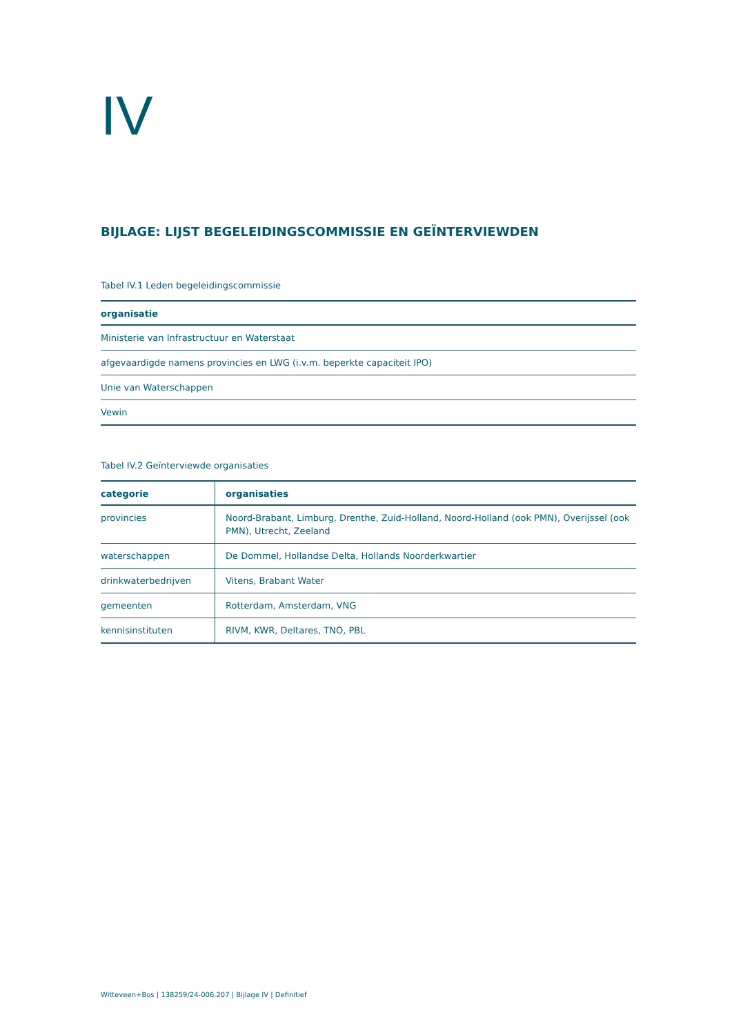IV
BIJLAGE: LIJST BEGELEIDINGSCOMMISSIE EN GEÏNTERVIEWDEN
Tabel IV.1 Leden begeleidingscommissie
| organisatie |
| --- |
| Ministerie van Infrastructuur en Waterstaat |
| afgevaardigde namens provincies en LWG (i.v.m. beperkte capaciteit IPO) |
| Unie van Waterschappen |
| Vewin |
Tabel IV.2 Geïnterviewde organisaties
| categorie | organisaties |
| --- | --- |
| provincies | Noord-Brabant, Limburg, Drenthe, Zuid-Holland, Noord-Holland (ook PMN), Overijssel (ook PMN), Utrecht, Zeeland |
| waterschappen | De Dommel, Hollandse Delta, Hollands Noorderkwartier |
| drinkwaterbedrijven | Vitens, Brabant Water |
| gemeenten | Rotterdam, Amsterdam, VNG |
| kennisinstituten | RIVM, KWR, Deltares, TNO, PBL |
Witteveen+Bos | 138259/24-006.207 | Bijlage IV | Definitief